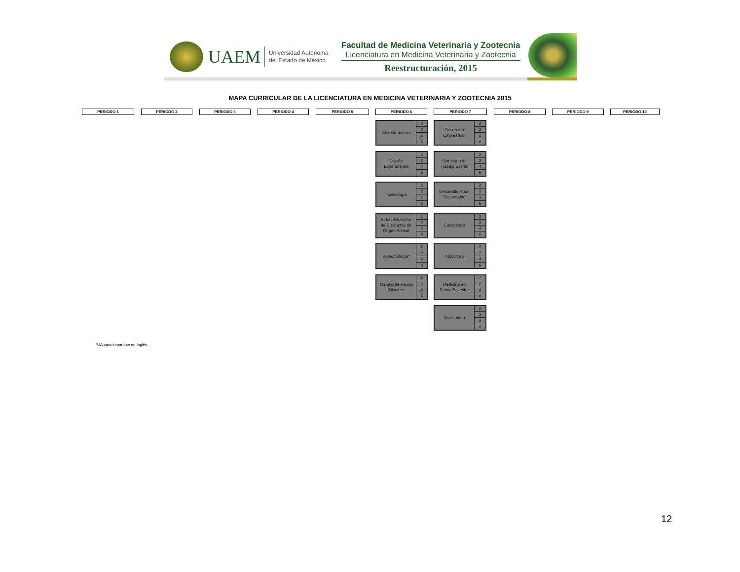UAEM
Universidad Autónoma
del Estado de México
Facultad de Medicina Veterinaria y Zootecnia
Licenciatura en Medicina Veterinaria y Zootecnia
Reestructuración, 2015
MAPA CURRICULAR DE LA LICENCIATURA EN MEDICINA VETERINARIA Y ZOOTECNIA 2015
PERIODO 1 PERIODO 2 PERIODO 3 PERIODO 4 PERIODO 5 PERIODO 6 PERIODO 7 PERIODO 8 PERIODO 9 PERIODO 10
| Mercadotecnia | 2 |
| | 2 |
| | 4 |
| | 6 |
| Diseño Experimental | 2 |
| | 2 |
| | 4 |
| | 6 |
| Toxicología | 2 |
| | 2 |
| | 4 |
| | 6 |
| Industrialización de Productos de Origen Animal | 1 |
| | 4 |
| | 5 |
| | 6 |
| Biotecnología* | 2 |
| | 2 |
| | 4 |
| | 6 |
| Manejo de Fauna Silvestre | 2 |
| | 2 |
| | 4 |
| | 6 |
| Desarrollo Empresarial | 2 |
| | 2 |
| | 4 |
| | 6 |
| Seminario de Trabajo Escrito | 2 |
| | 2 |
| | 4 |
| | 6 |
| Desarrollo Rural Sustentable | 2 |
| | 2 |
| | 4 |
| | 6 |
| Cunicultura | 2 |
| | 2 |
| | 4 |
| | 6 |
| Apicultura | 2 |
| | 2 |
| | 4 |
| | 6 |
| Medicina en Fauna Silvestre | 2 |
| | 2 |
| | 4 |
| | 6 |
| Piscicultura | 2 |
| | 2 |
| | 4 |
| | 6 |
*UA para impartirse en Inglés
12